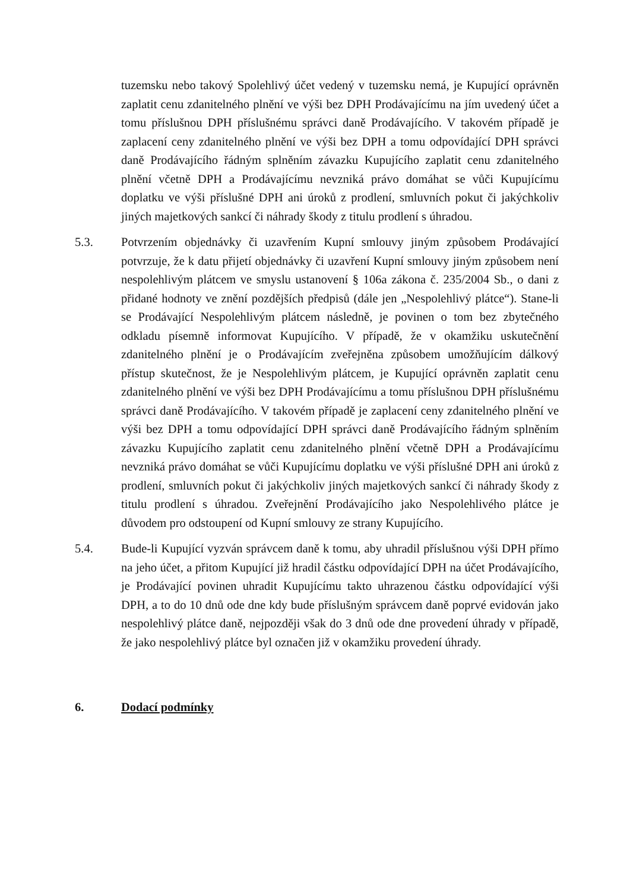tuzemsku nebo takový Spolehlivý účet vedený v tuzemsku nemá, je Kupující oprávněn zaplatit cenu zdanitelného plnění ve výši bez DPH Prodávajícímu na jím uvedený účet a tomu příslušnou DPH příslušnému správci daně Prodávajícího. V takovém případě je zaplacení ceny zdanitelného plnění ve výši bez DPH a tomu odpovídající DPH správci daně Prodávajícího řádným splněním závazku Kupujícího zaplatit cenu zdanitelného plnění včetně DPH a Prodávajícímu nevzniká právo domáhat se vůči Kupujícímu doplatku ve výši příslušné DPH ani úroků z prodlení, smluvních pokut či jakýchkoliv jiných majetkových sankcí či náhrady škody z titulu prodlení s úhradou.
5.3. Potvrzením objednávky či uzavřením Kupní smlouvy jiným způsobem Prodávající potvrzuje, že k datu přijetí objednávky či uzavření Kupní smlouvy jiným způsobem není nespolehlivým plátcem ve smyslu ustanovení § 106a zákona č. 235/2004 Sb., o dani z přidané hodnoty ve znění pozdějších předpisů (dále jen „Nespolehlivý plátce“). Stane-li se Prodávající Nespolehlivým plátcem následně, je povinen o tom bez zbytečného odkladu písemně informovat Kupujícího. V případě, že v okamžiku uskutečnění zdanitelného plnění je o Prodávajícím zveřejněna způsobem umožňujícím dálkový přístup skutečnost, že je Nespolehlivým plátcem, je Kupující oprávněn zaplatit cenu zdanitelného plnění ve výši bez DPH Prodávajícímu a tomu příslušnou DPH příslušnému správci daně Prodávajícího. V takovém případě je zaplacení ceny zdanitelného plnění ve výši bez DPH a tomu odpovídající DPH správci daně Prodávajícího řádným splněním závazku Kupujícího zaplatit cenu zdanitelného plnění včetně DPH a Prodávajícímu nevzniká právo domáhat se vůči Kupujícímu doplatku ve výši příslušné DPH ani úroků z prodlení, smluvních pokut či jakýchkoliv jiných majetkových sankcí či náhrady škody z titulu prodlení s úhradou. Zveřejnění Prodávajícího jako Nespolehlivého plátce je důvodem pro odstoupení od Kupní smlouvy ze strany Kupujícího.
5.4. Bude-li Kupující vyzván správcem daně k tomu, aby uhradil příslušnou výši DPH přímo na jeho účet, a přitom Kupující již hradil částku odpovídající DPH na účet Prodávajícího, je Prodávající povinen uhradit Kupujícímu takto uhrazenou částku odpovídající výši DPH, a to do 10 dnů ode dne kdy bude příslušným správcem daně poprvé evidován jako nespolehlivý plátce daně, nejpozději však do 3 dnů ode dne provedení úhrady v případě, že jako nespolehlivý plátce byl označen již v okamžiku provedení úhrady.
6. Dodací podmínky